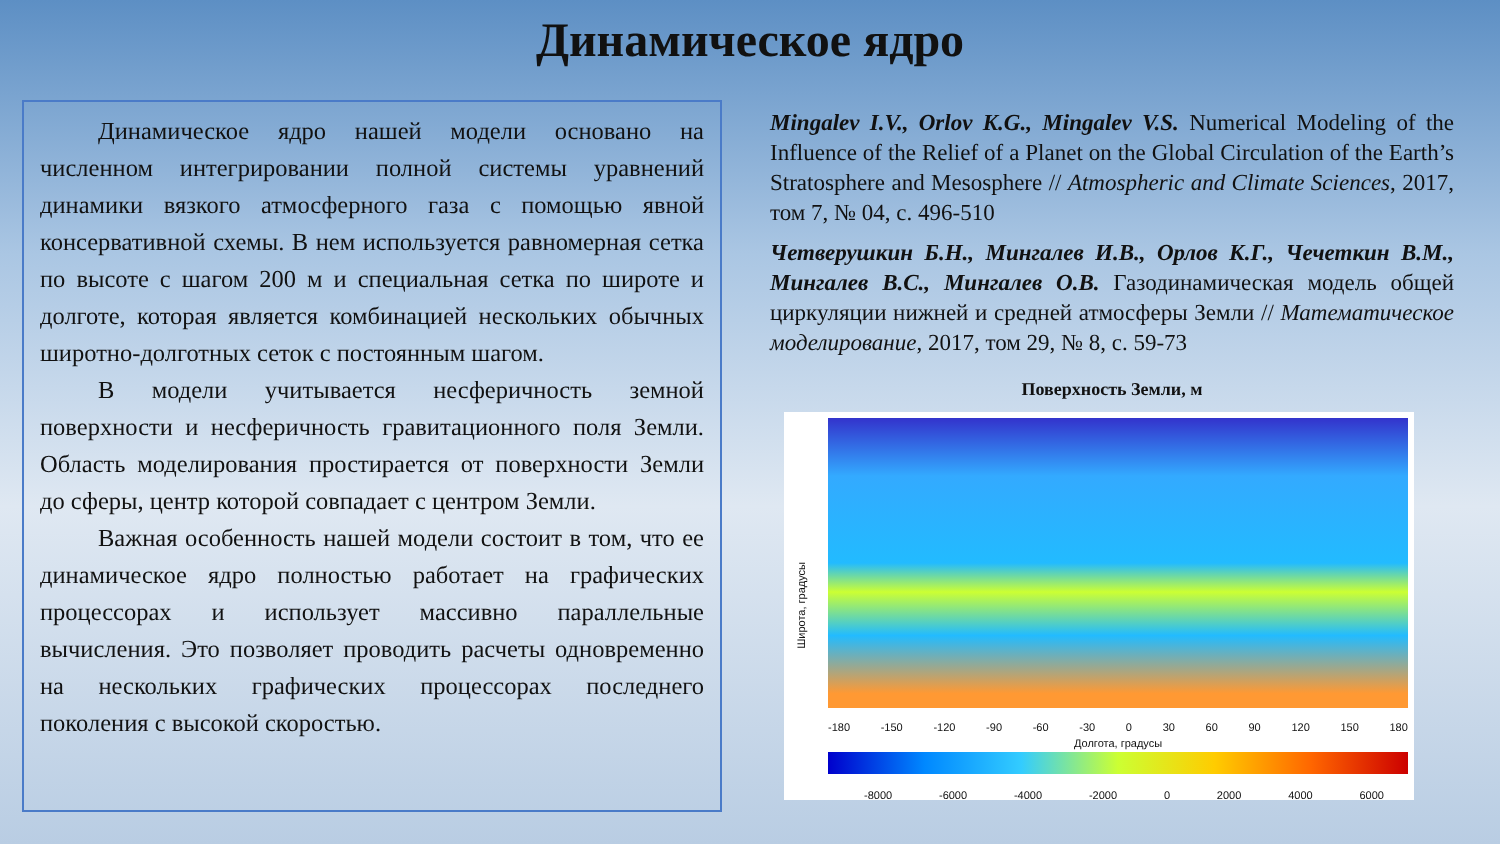Динамическое ядро
Динамическое ядро нашей модели основано на численном интегрировании полной системы уравнений динамики вязкого атмосферного газа с помощью явной консервативной схемы. В нем используется равномерная сетка по высоте с шагом 200 м и специальная сетка по широте и долготе, которая является комбинацией нескольких обычных широтно-долготных сеток с постоянным шагом.
В модели учитывается несферичность земной поверхности и несферичность гравитационного поля Земли. Область моделирования простирается от поверхности Земли до сферы, центр которой совпадает с центром Земли.
Важная особенность нашей модели состоит в том, что ее динамическое ядро полностью работает на графических процессорах и использует массивно параллельные вычисления. Это позволяет проводить расчеты одновременно на нескольких графических процессорах последнего поколения с высокой скоростью.
Mingalev I.V., Orlov K.G., Mingalev V.S. Numerical Modeling of the Influence of the Relief of a Planet on the Global Circulation of the Earth’s Stratosphere and Mesosphere // Atmospheric and Climate Sciences, 2017, том 7, № 04, с. 496-510
Четверушкин Б.Н., Мингалев И.В., Орлов К.Г., Чечеткин В.М., Мингалев В.С., Мингалев О.В. Газодинамическая модель общей циркуляции нижней и средней атмосферы Земли // Математическое моделирование, 2017, том 29, № 8, с. 59-73
Поверхность Земли, м
Широта, градусы
-180 -150 -120 -90 -60 -30 0 30 60 90 120 150 180
Долгота, градусы
-8000 -6000 -4000 -2000 0 2000 4000 6000